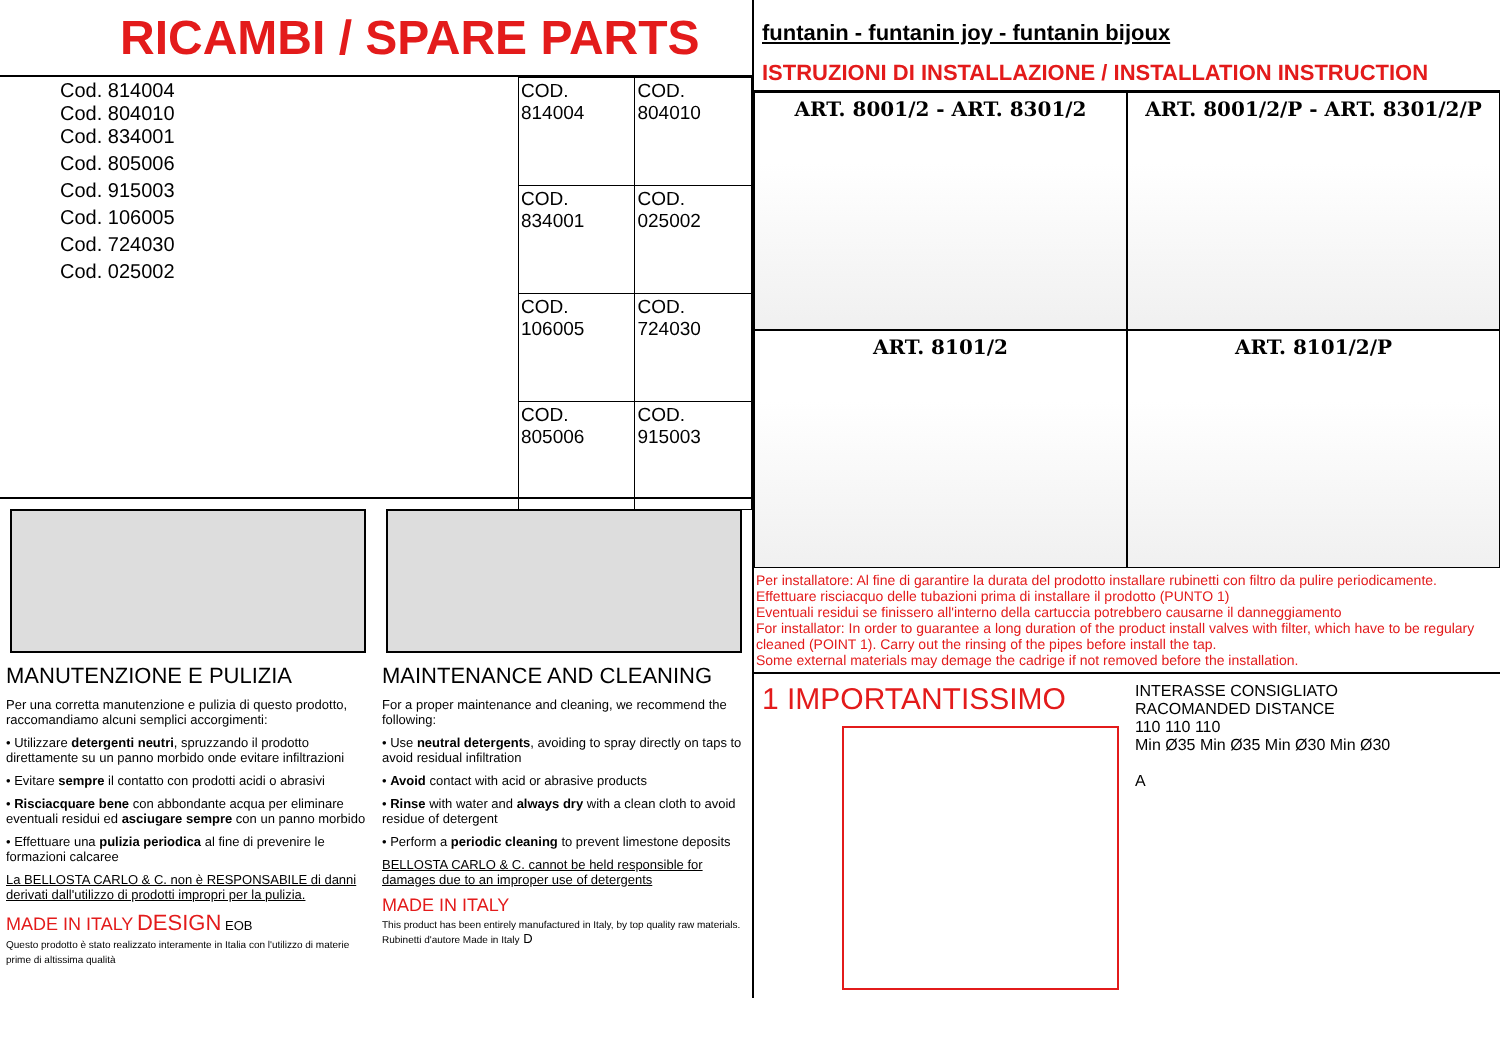RICAMBI / SPARE PARTS
Cod. 814004
Cod. 804010
Cod. 834001
Cod. 805006
Cod. 915003
Cod. 106005
Cod. 724030
Cod. 025002
| COD. 814004 | COD. 804010 |
| COD. 834001 | COD. 025002 |
| COD. 106005 | COD. 724030 |
| COD. 805006 | COD. 915003 |
MANUTENZIONE E PULIZIA
Per una corretta manutenzione e pulizia di questo prodotto, raccomandiamo alcuni semplici accorgimenti:
• Utilizzare detergenti neutri, spruzzando il prodotto direttamente su un panno morbido onde evitare infiltrazioni
• Evitare sempre il contatto con prodotti acidi o abrasivi
• Risciacquare bene con abbondante acqua per eliminare eventuali residui ed asciugare sempre con un panno morbido
• Effettuare una pulizia periodica al fine di prevenire le formazioni calcaree
La BELLOSTA CARLO & C. non è RESPONSABILE di danni derivati dall'utilizzo di prodotti impropri per la pulizia.
MADE IN ITALY DESIGN EOB
Questo prodotto è stato realizzato interamente in Italia con l'utilizzo di materie prime di altissima qualità
MAINTENANCE AND CLEANING
For a proper maintenance and cleaning, we recommend the following:
• Use neutral detergents, avoiding to spray directly on taps to avoid residual infiltration
• Avoid contact with acid or abrasive products
• Rinse with water and always dry with a clean cloth to avoid residue of detergent
• Perform a periodic cleaning to prevent limestone deposits
BELLOSTA CARLO & C. cannot be held responsible for damages due to an improper use of detergents
MADE IN ITALY
This product has been entirely manufactured in Italy, by top quality raw materials. Rubinetti d'autore Made in Italy D
funtanin - funtanin joy - funtanin bijoux
ISTRUZIONI DI INSTALLAZIONE / INSTALLATION INSTRUCTION
ART. 8001/2 - ART. 8301/2
ART. 8001/2/P - ART. 8301/2/P
ART. 8101/2
ART. 8101/2/P
Per installatore: Al fine di garantire la durata del prodotto installare rubinetti con filtro da pulire periodicamente.
Effettuare risciacquo delle tubazioni prima di installare il prodotto (PUNTO 1)
Eventuali residui se finissero all'interno della cartuccia potrebbero causarne il danneggiamento
For installator: In order to guarantee a long duration of the product install valves with filter, which have to be regulary cleaned (POINT 1). Carry out the rinsing of the pipes before install the tap.
Some external materials may demage the cadrige if not removed before the installation.
1 IMPORTANTISSIMO
INTERASSE CONSIGLIATO
RACOMANDED DISTANCE
110 110 110
Min Ø35 Min Ø35 Min Ø30 Min Ø30
A